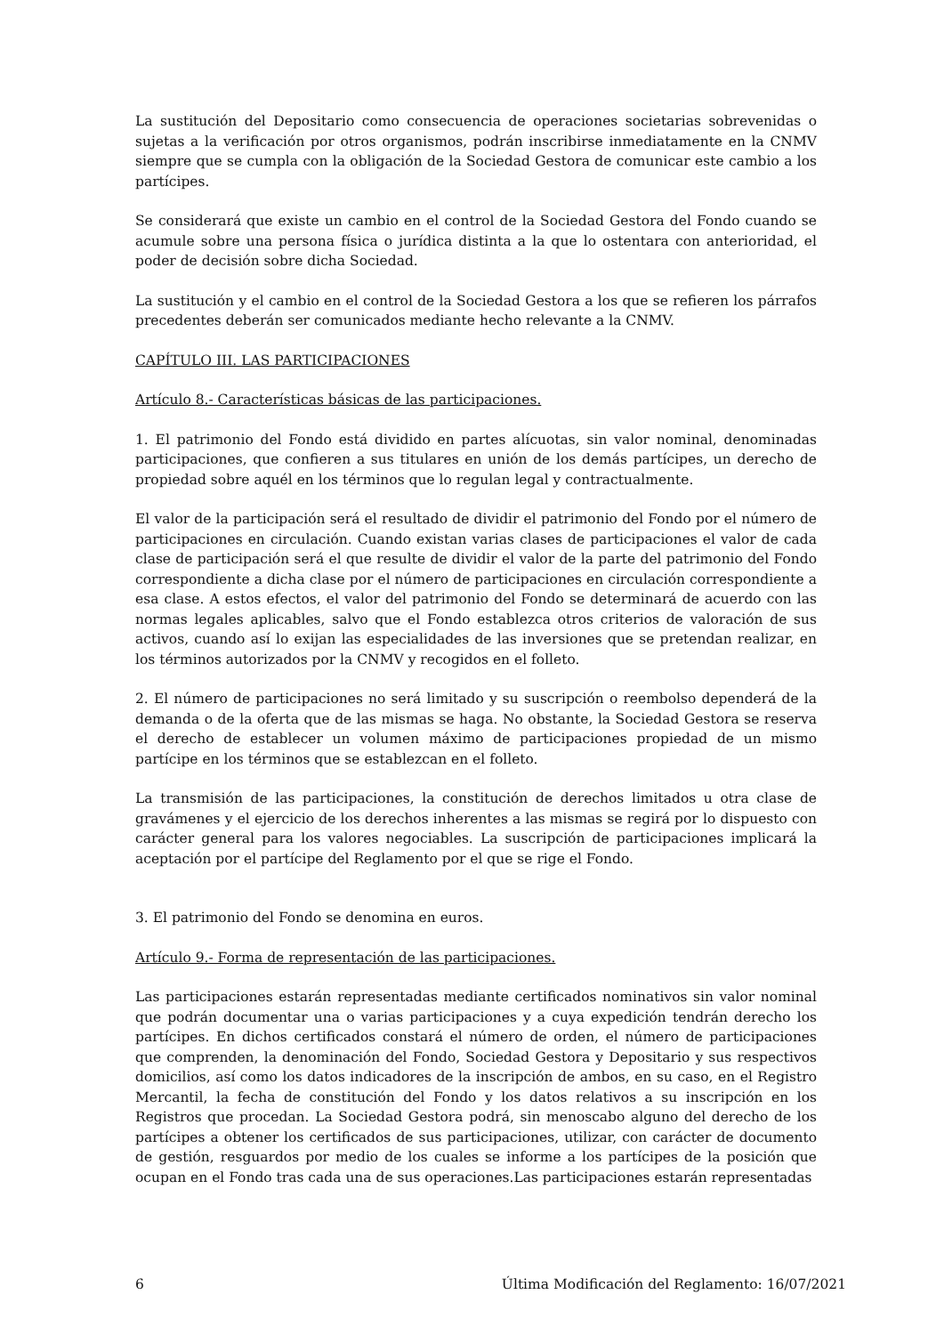La sustitución del Depositario como consecuencia de operaciones societarias sobrevenidas o sujetas a la verificación por otros organismos, podrán inscribirse inmediatamente en la CNMV siempre que se cumpla con la obligación de la Sociedad Gestora de comunicar este cambio a los partícipes.
Se considerará que existe un cambio en el control de la Sociedad Gestora del Fondo cuando se acumule sobre una persona física o jurídica distinta a la que lo ostentara con anterioridad, el poder de decisión sobre dicha Sociedad.
La sustitución y el cambio en el control de la Sociedad Gestora a los que se refieren los párrafos precedentes deberán ser comunicados mediante hecho relevante a la CNMV.
CAPÍTULO III. LAS PARTICIPACIONES
Artículo 8.- Características básicas de las participaciones.
1. El patrimonio del Fondo está dividido en partes alícuotas, sin valor nominal, denominadas participaciones, que confieren a sus titulares en unión de los demás partícipes, un derecho de propiedad sobre aquél en los términos que lo regulan legal y contractualmente.
El valor de la participación será el resultado de dividir el patrimonio del Fondo por el número de participaciones en circulación. Cuando existan varias clases de participaciones el valor de cada clase de participación será el que resulte de dividir el valor de la parte del patrimonio del Fondo correspondiente a dicha clase por el número de participaciones en circulación correspondiente a esa clase. A estos efectos, el valor del patrimonio del Fondo se determinará de acuerdo con las normas legales aplicables, salvo que el Fondo establezca otros criterios de valoración de sus activos, cuando así lo exijan las especialidades de las inversiones que se pretendan realizar, en los términos autorizados por la CNMV y recogidos en el folleto.
2. El número de participaciones no será limitado y su suscripción o reembolso dependerá de la demanda o de la oferta que de las mismas se haga. No obstante, la Sociedad Gestora se reserva el derecho de establecer un volumen máximo de participaciones propiedad de un mismo partícipe en los términos que se establezcan en el folleto.
La transmisión de las participaciones, la constitución de derechos limitados u otra clase de gravámenes y el ejercicio de los derechos inherentes a las mismas se regirá por lo dispuesto con carácter general para los valores negociables. La suscripción de participaciones implicará la aceptación por el partícipe del Reglamento por el que se rige el Fondo.
3. El patrimonio del Fondo se denomina en euros.
Artículo 9.- Forma de representación de las participaciones.
Las participaciones estarán representadas mediante certificados nominativos sin valor nominal que podrán documentar una o varias participaciones y a cuya expedición tendrán derecho los partícipes. En dichos certificados constará el número de orden, el número de participaciones que comprenden, la denominación del Fondo, Sociedad Gestora y Depositario y sus respectivos domicilios, así como los datos indicadores de la inscripción de ambos, en su caso, en el Registro Mercantil, la fecha de constitución del Fondo y los datos relativos a su inscripción en los Registros que procedan. La Sociedad Gestora podrá, sin menoscabo alguno del derecho de los partícipes a obtener los certificados de sus participaciones, utilizar, con carácter de documento de gestión, resguardos por medio de los cuales se informe a los partícipes de la posición que ocupan en el Fondo tras cada una de sus operaciones.Las participaciones estarán representadas
6 Última Modificación del Reglamento: 16/07/2021